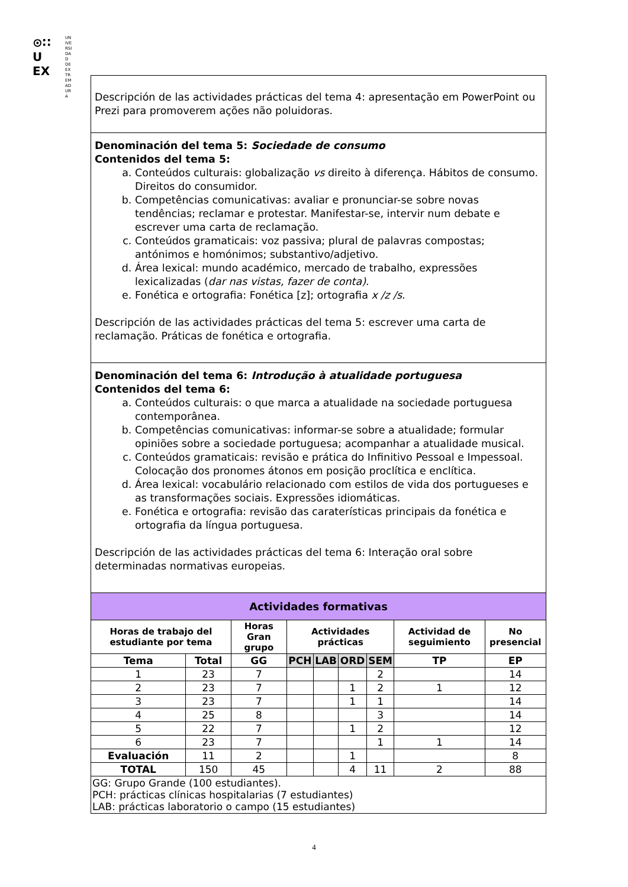⊙∷
U
EX
UNIVERSIDAD DE EXTREMADURA
Descripción de las actividades prácticas del tema 4: apresentação em PowerPoint ou Prezi para promoverem ações não poluidoras.
Denominación del tema 5: Sociedade de consumo
Contenidos del tema 5:
a. Conteúdos culturais: globalização vs direito à diferença. Hábitos de consumo. Direitos do consumidor.
b. Competências comunicativas: avaliar e pronunciar-se sobre novas tendências; reclamar e protestar. Manifestar-se, intervir num debate e escrever uma carta de reclamação.
c. Conteúdos gramaticais: voz passiva; plural de palavras compostas; antónimos e homónimos; substantivo/adjetivo.
d. Área lexical: mundo académico, mercado de trabalho, expressões lexicalizadas (dar nas vistas, fazer de conta).
e. Fonética e ortografia: Fonética [z]; ortografia x /z /s.
Descripción de las actividades prácticas del tema 5: escrever uma carta de reclamação. Práticas de fonética e ortografia.
Denominación del tema 6: Introdução à atualidade portuguesa
Contenidos del tema 6:
a. Conteúdos culturais: o que marca a atualidade na sociedade portuguesa contemporânea.
b. Competências comunicativas: informar-se sobre a atualidade; formular opiniões sobre a sociedade portuguesa; acompanhar a atualidade musical.
c. Conteúdos gramaticais: revisão e prática do Infinitivo Pessoal e Impessoal. Colocação dos pronomes átonos em posição proclítica e enclítica.
d. Área lexical: vocabulário relacionado com estilos de vida dos portugueses e as transformações sociais. Expressões idiomáticas.
e. Fonética e ortografia: revisão das caraterísticas principais da fonética e ortografia da língua portuguesa.
Descripción de las actividades prácticas del tema 6: Interação oral sobre determinadas normativas europeias.
| Actividades formativas | | | | | | | | |
| --- | --- | --- | --- | --- | --- | --- | --- | --- |
| Horas de trabajo del estudiante por tema | | Horas Gran grupo | Actividades prácticas | | | | Actividad de seguimiento | No presencial |
| Tema | Total | GG | PCH | LAB | ORD | SEM | TP | EP |
| 1 | 23 | 7 | | | | 2 | | 14 |
| 2 | 23 | 7 | | | 1 | 2 | 1 | 12 |
| 3 | 23 | 7 | | | 1 | 1 | | 14 |
| 4 | 25 | 8 | | | | 3 | | 14 |
| 5 | 22 | 7 | | | 1 | 2 | | 12 |
| 6 | 23 | 7 | | | | 1 | 1 | 14 |
| Evaluación | 11 | 2 | | | 1 | | | 8 |
| TOTAL | 150 | 45 | | | 4 | 11 | 2 | 88 |
| GG: Grupo Grande (100 estudiantes). PCH: prácticas clínicas hospitalarias (7 estudiantes) LAB: prácticas laboratorio o campo (15 estudiantes) | | | | | | | | |
4